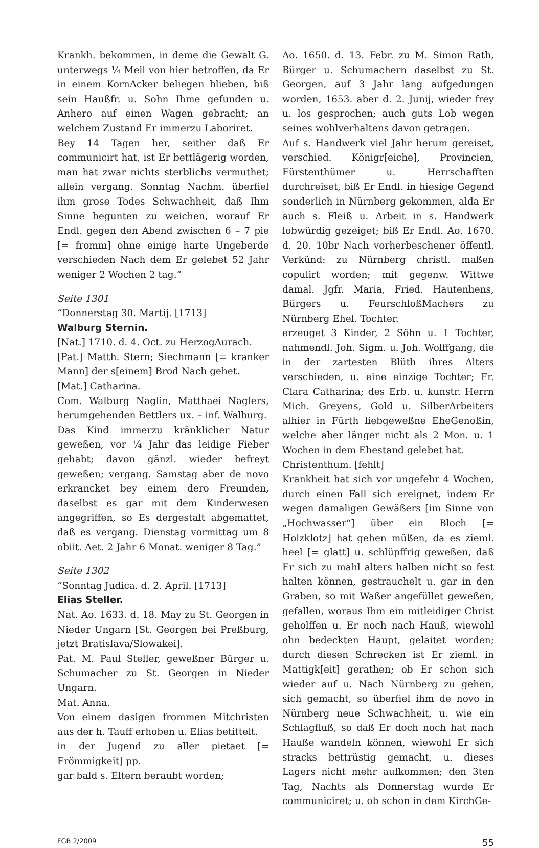Krankh. bekommen, in deme die Gewalt G. unterwegs ¼ Meil von hier betroffen, da Er in einem KornAcker beliegen blieben, biß sein Haußfr. u. Sohn Ihme gefunden u. Anhero auf einen Wagen gebracht; an welchem Zustand Er immerzu Laboriret.
Bey 14 Tagen her, seither daß Er communicirt hat, ist Er bettlägerig worden, man hat zwar nichts sterblichs vermuthet; allein vergang. Sonntag Nachm. überfiel ihm grose Todes Schwachheit, daß Ihm Sinne begunten zu weichen, worauf Er Endl. gegen den Abend zwischen 6 – 7 pie [= fromm] ohne einige harte Ungeberde verschieden Nach dem Er gelebet 52 Jahr weniger 2 Wochen 2 tag.”
Seite 1301
“Donnerstag 30. Martij. [1713]
Walburg Sternin.
[Nat.] 1710. d. 4. Oct. zu HerzogAurach.
[Pat.] Matth. Stern; Siechmann [= kranker Mann] der s[einem] Brod Nach gehet.
[Mat.] Catharina.
Com. Walburg Naglin, Matthaei Naglers, herumgehenden Bettlers ux. – inf. Walburg.
Das Kind immerzu kränklicher Natur geweßen, vor ¼ Jahr das leidige Fieber gehabt; davon gänzl. wieder befreyt geweßen; vergang. Samstag aber de novo erkrancket bey einem dero Freunden, daselbst es gar mit dem Kinderwesen angegriffen, so Es dergestalt abgemattet, daß es vergang. Dienstag vormittag um 8 obiit. Aet. 2 Jahr 6 Monat. weniger 8 Tag.”
Seite 1302
“Sonntag Judica. d. 2. April. [1713]
Elias Steller.
Nat. Ao. 1633. d. 18. May zu St. Georgen in Nieder Ungarn [St. Georgen bei Preßburg, jetzt Bratislava/Slowakei].
Pat. M. Paul Steller, geweßner Bürger u. Schumacher zu St. Georgen in Nieder Ungarn.
Mat. Anna.
Von einem dasigen frommen Mitchristen aus der h. Tauff erhoben u. Elias betittelt.
in der Jugend zu aller pietaet [= Frömmigkeit] pp.
gar bald s. Eltern beraubt worden;
Ao. 1650. d. 13. Febr. zu M. Simon Rath, Bürger u. Schumachern daselbst zu St. Georgen, auf 3 Jahr lang aufgedungen worden, 1653. aber d. 2. Junij, wieder frey u. los gesprochen; auch guts Lob wegen seines wohlverhaltens davon getragen.
Auf s. Handwerk viel Jahr herum gereiset, verschied. Königr[eiche], Provincien, Fürstenthümer u. Herrschafften durchreiset, biß Er Endl. in hiesige Gegend sonderlich in Nürnberg gekommen, alda Er auch s. Fleiß u. Arbeit in s. Handwerk lobwürdig gezeiget; biß Er Endl. Ao. 1670. d. 20. 10br Nach vorherbeschener öffentl. Verkünd: zu Nürnberg christl. maßen copulirt worden; mit gegenw. Wittwe damal. Jgfr. Maria, Fried. Hautenhens, Bürgers u. FeurschloßMachers zu Nürnberg Ehel. Tochter.
erzeuget 3 Kinder, 2 Söhn u. 1 Tochter, nahmendl. Joh. Sigm. u. Joh. Wolffgang, die in der zartesten Blüth ihres Alters verschieden, u. eine einzige Tochter; Fr. Clara Catharina; des Erb. u. kunstr. Herrn Mich. Greyens, Gold u. SilberArbeiters alhier in Fürth liebgeweßne EheGenoßin, welche aber länger nicht als 2 Mon. u. 1 Wochen in dem Ehestand gelebet hat.
Christenthum. [fehlt]
Krankheit hat sich vor ungefehr 4 Wochen, durch einen Fall sich ereignet, indem Er wegen damaligen Gewäßers [im Sinne von „Hochwasser“] über ein Bloch [= Holzklotz] hat gehen müßen, da es zieml. heel [= glatt] u. schlüpffrig geweßen, daß Er sich zu mahl alters halben nicht so fest halten können, gestrauchelt u. gar in den Graben, so mit Waßer angefüllet geweßen, gefallen, woraus Ihm ein mitleidiger Christ geholffen u. Er noch nach Hauß, wiewohl ohn bedeckten Haupt, gelaitet worden; durch diesen Schrecken ist Er zieml. in Mattigk[eit] gerathen; ob Er schon sich wieder auf u. Nach Nürnberg zu gehen, sich gemacht, so überfiel ihm de novo in Nürnberg neue Schwachheit, u. wie ein Schlagfluß, so daß Er doch noch hat nach Hauße wandeln können, wiewohl Er sich stracks bettrüstig gemacht, u. dieses Lagers nicht mehr aufkommen; den 3ten Tag, Nachts als Donnerstag wurde Er communiciret; u. ob schon in dem KirchGe-
FGB 2/2009 55